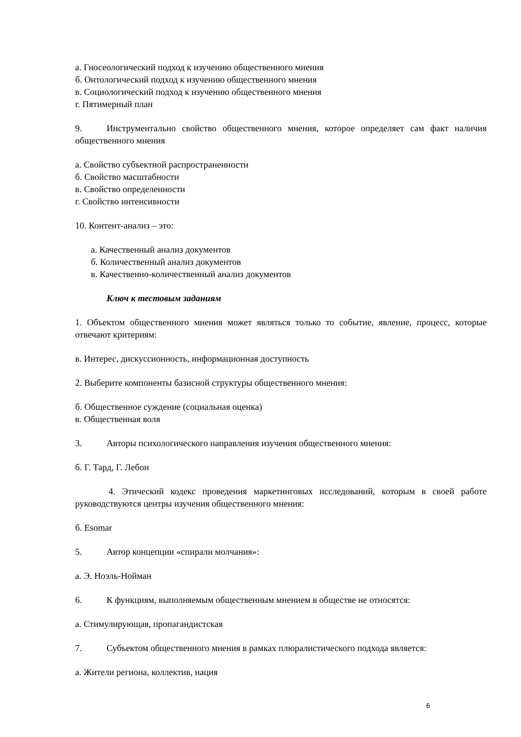а. Гносеологический подход к изучению общественного мнения
б. Онтологический подход к изучению общественного мнения
в. Социологический подход к изучению общественного мнения
г. Пятимерный план
9. Инструментально свойство общественного мнения, которое определяет сам факт наличия общественного мнения
а. Свойство субъектной распространенности
б. Свойство масштабности
в. Свойство определенности
г. Свойство интенсивности
10. Контент-анализ – это:
а. Качественный анализ документов
б. Количественный анализ документов
в. Качественно-количественный анализ документов
Ключ к тестовым заданиям
1. Объектом общественного мнения может являться только то событие, явление, процесс, которые отвечают критериям:
в. Интерес, дискуссионность, информационная доступность
2. Выберите компоненты базисной структуры общественного мнения:
б. Общественное суждение (социальная оценка)
в. Общественная воля
3. Авторы психологического направления изучения общественного мнения:
б. Г. Тард, Г. Лебон
4. Этический кодекс проведения маркетинговых исследований, которым в своей работе руководствуются центры изучения общественного мнения:
б. Esomar
5. Автор концепции «спирали молчания»:
а. Э. Ноэль-Нойман
6. К функциям, выполняемым общественным мнением в обществе не относятся:
а. Стимулирующая, пропагандистская
7. Субъектом общественного мнения в рамках плюралистического подхода является:
а. Жители региона, коллектив, нация
6